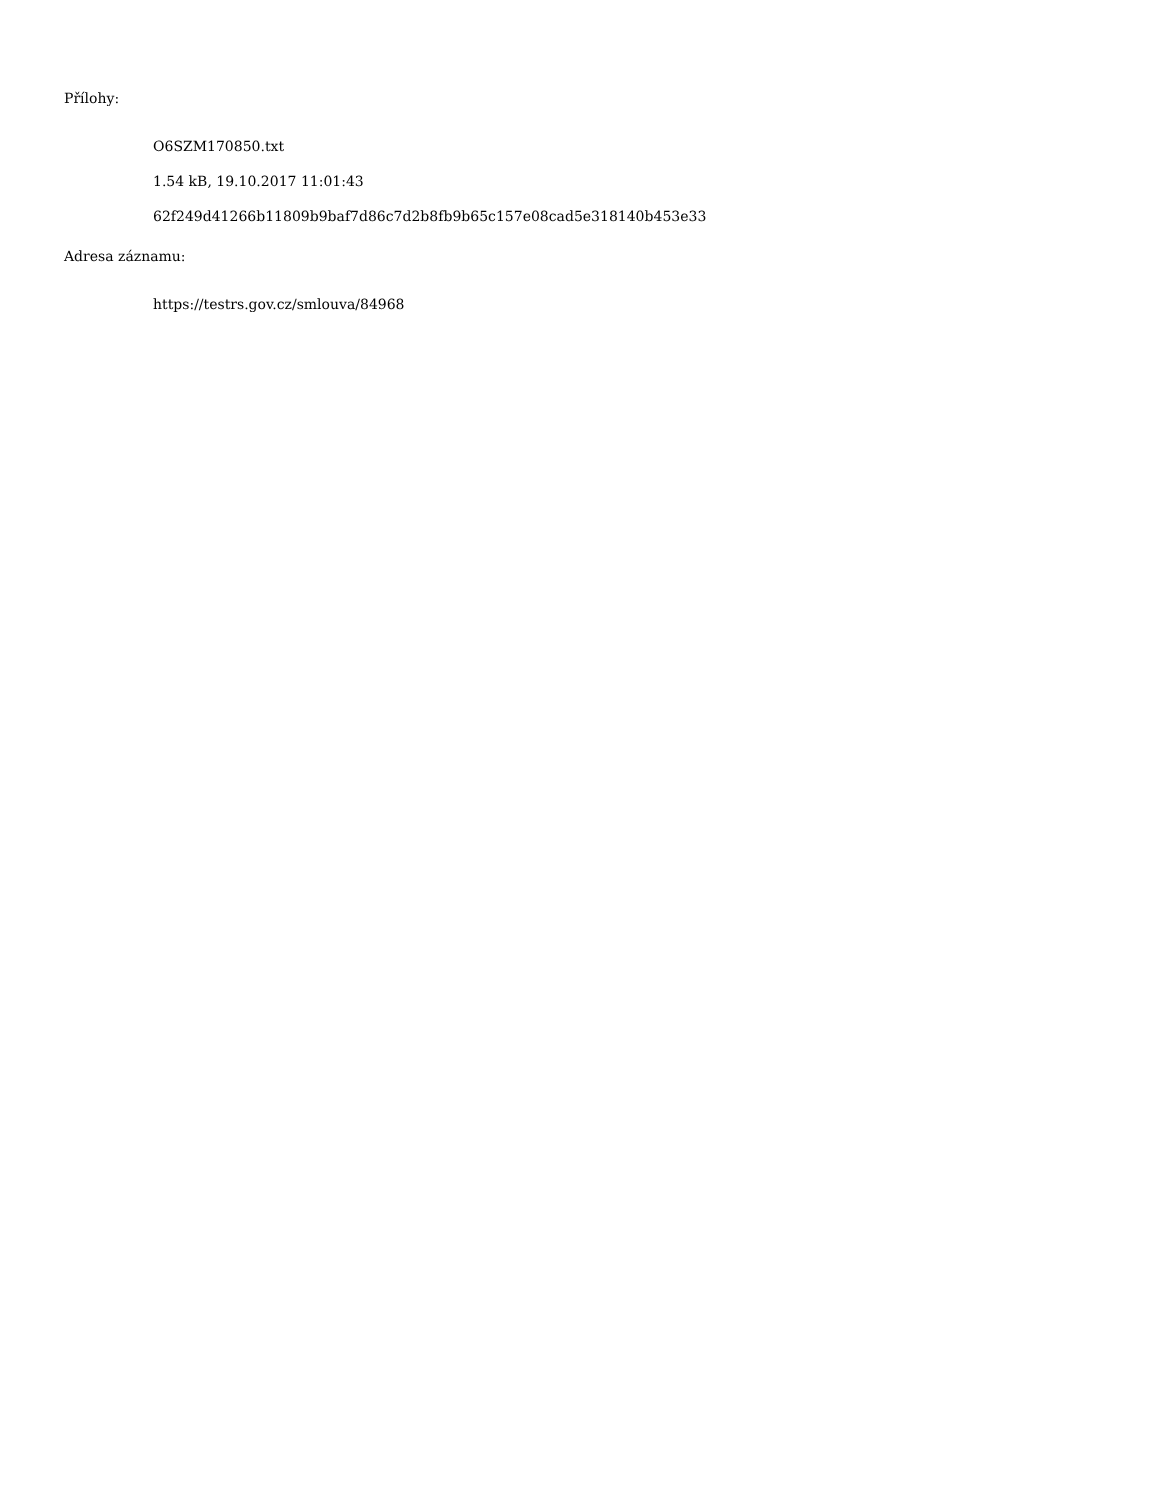Přílohy:
O6SZM170850.txt
1.54 kB, 19.10.2017 11:01:43
62f249d41266b11809b9baf7d86c7d2b8fb9b65c157e08cad5e318140b453e33
Adresa záznamu:
https://testrs.gov.cz/smlouva/84968